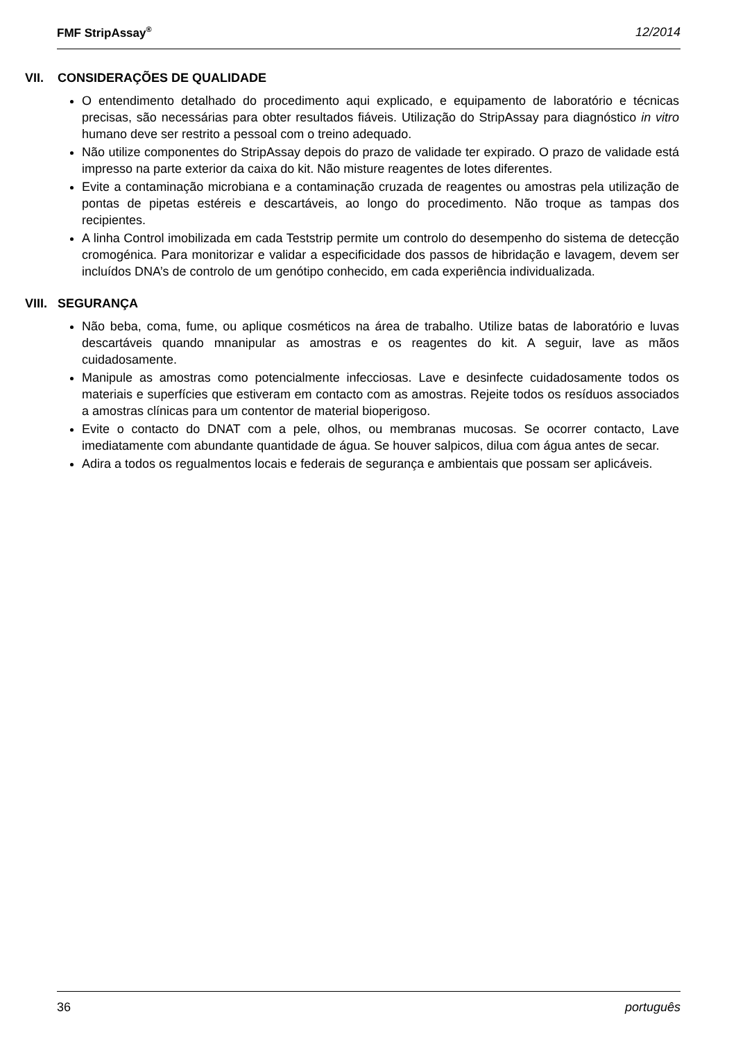FMF StripAssay<sup>®</sup> 12/2014
VII. CONSIDERAÇÕES DE QUALIDADE
O entendimento detalhado do procedimento aqui explicado, e equipamento de laboratório e técnicas precisas, são necessárias para obter resultados fiáveis. Utilização do StripAssay para diagnóstico in vitro humano deve ser restrito a pessoal com o treino adequado.
Não utilize componentes do StripAssay depois do prazo de validade ter expirado. O prazo de validade está impresso na parte exterior da caixa do kit. Não misture reagentes de lotes diferentes.
Evite a contaminação microbiana e a contaminação cruzada de reagentes ou amostras pela utilização de pontas de pipetas estéreis e descartáveis, ao longo do procedimento. Não troque as tampas dos recipientes.
A linha Control imobilizada em cada Teststrip permite um controlo do desempenho do sistema de detecção cromogénica. Para monitorizar e validar a especificidade dos passos de hibridação e lavagem, devem ser incluídos DNA’s de controlo de um genótipo conhecido, em cada experiência individualizada.
VIII. SEGURANÇA
Não beba, coma, fume, ou aplique cosméticos na área de trabalho. Utilize batas de laboratório e luvas descartáveis quando mnanipular as amostras e os reagentes do kit. A seguir, lave as mãos cuidadosamente.
Manipule as amostras como potencialmente infecciosas. Lave e desinfecte cuidadosamente todos os materiais e superfícies que estiveram em contacto com as amostras. Rejeite todos os resíduos associados a amostras clínicas para um contentor de material bioperigoso.
Evite o contacto do DNAT com a pele, olhos, ou membranas mucosas. Se ocorrer contacto, Lave imediatamente com abundante quantidade de água. Se houver salpicos, dilua com água antes de secar.
Adira a todos os regualmentos locais e federais de segurança e ambientais que possam ser aplicáveis.
36 português